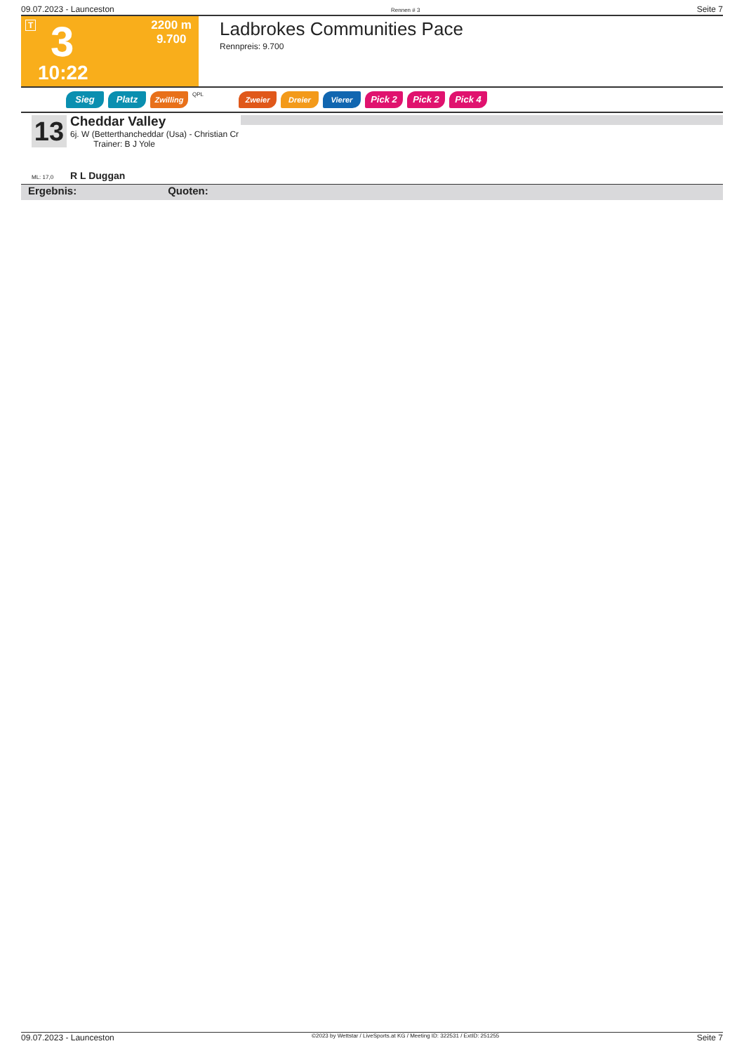09.07.2023 - Launceston Rennen # 3 Seite 7
T 3
10:22
2200 m
9.700
Ladbrokes Communities Pace
Rennpreis: 9.700
Sieg Platz
Zwilling
QPL
Zweier Dreier Vierer
Pick 2 Pick 2 Pick 4
13
Cheddar Valley
6j. W (Betterthancheddar (Usa) - Christian Cr
Trainer: B J Yole
ML: 17,0 R L Duggan
Ergebnis: Quoten:
09.07.2023 - Launceston ©2023 by Wettstar / LiveSports.at KG / Meeting ID: 322531 / ExtID: 251255 Seite 7